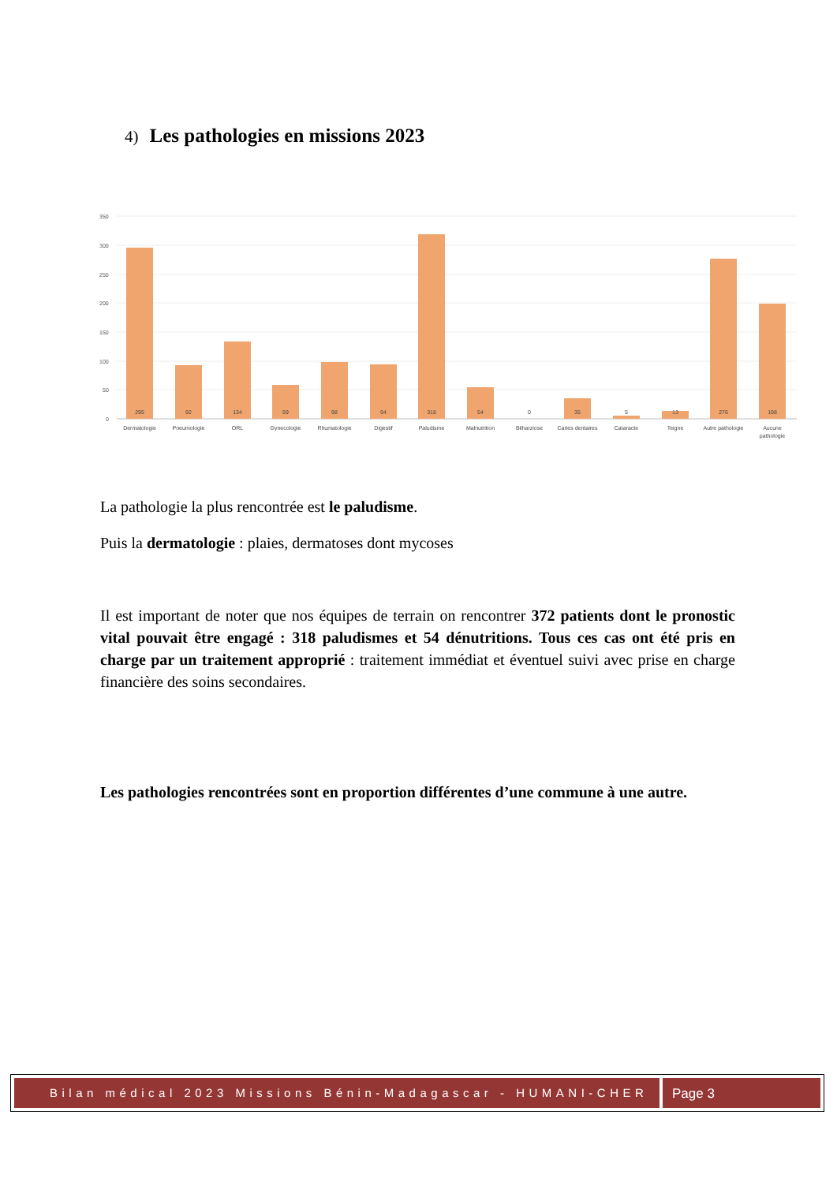4) Les pathologies en missions 2023
350
300
250
200
150
100
50
0
295
92
134
59
98
94
318
54
0
35
5
13
276
198
Dermatologie
Pneumologie
ORL
Gynecologie
Rhumatologie
Digestif
Paludisme
Malnutrition
Bilharziose
Caries dentaires
Cataracte
Teigne
Autre pathologie
Aucune
pathologie
La pathologie la plus rencontrée est le paludisme.
Puis la dermatologie : plaies, dermatoses dont mycoses
Il est important de noter que nos équipes de terrain on rencontrer 372 patients dont le pronostic vital pouvait être engagé : 318 paludismes et 54 dénutritions. Tous ces cas ont été pris en charge par un traitement approprié : traitement immédiat et éventuel suivi avec prise en charge financière des soins secondaires.
Les pathologies rencontrées sont en proportion différentes d’une commune à une autre.
Bilan médical 2023 Missions Bénin-Madagascar - HUMANI-CHER
Page 3